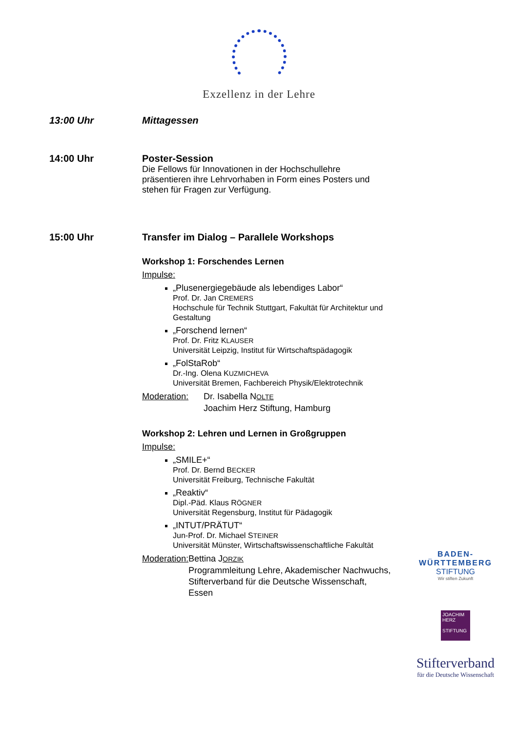Exzellenz in der Lehre
13:00 Uhr Mittagessen
14:00 Uhr Poster-Session
Die Fellows für Innovationen in der Hochschullehre präsentieren ihre Lehrvorhaben in Form eines Posters und stehen für Fragen zur Verfügung.
15:00 Uhr Transfer im Dialog – Parallele Workshops
Workshop 1: Forschendes Lernen
Impulse:
„Plusenergiegebäude als lebendiges Labor“
Prof. Dr. Jan CREMERS
Hochschule für Technik Stuttgart, Fakultät für Architektur und Gestaltung
„Forschend lernen“
Prof. Dr. Fritz KLAUSER
Universität Leipzig, Institut für Wirtschaftspädagogik
„FolStaRob“
Dr.-Ing. Olena KUZMICHEVA
Universität Bremen, Fachbereich Physik/Elektrotechnik
Moderation: Dr. Isabella NOLTE
Joachim Herz Stiftung, Hamburg
Workshop 2: Lehren und Lernen in Großgruppen
Impulse:
„SMILE+“
Prof. Dr. Bernd BECKER
Universität Freiburg, Technische Fakultät
„Reaktiv“
Dipl.-Päd. Klaus RÖGNER
Universität Regensburg, Institut für Pädagogik
„INTUT/PRÄTUT“
Jun-Prof. Dr. Michael STEINER
Universität Münster, Wirtschaftswissenschaftliche Fakultät
Moderation: Bettina JORZIK
Programmleitung Lehre, Akademischer Nachwuchs, Stifterverband für die Deutsche Wissenschaft, Essen
BADEN-
WÜRTTEMBERG
STIFTUNG
Wir stiften Zukunft
JOACHIM
HERZ
STIFTUNG
Stifterverband
für die Deutsche Wissenschaft